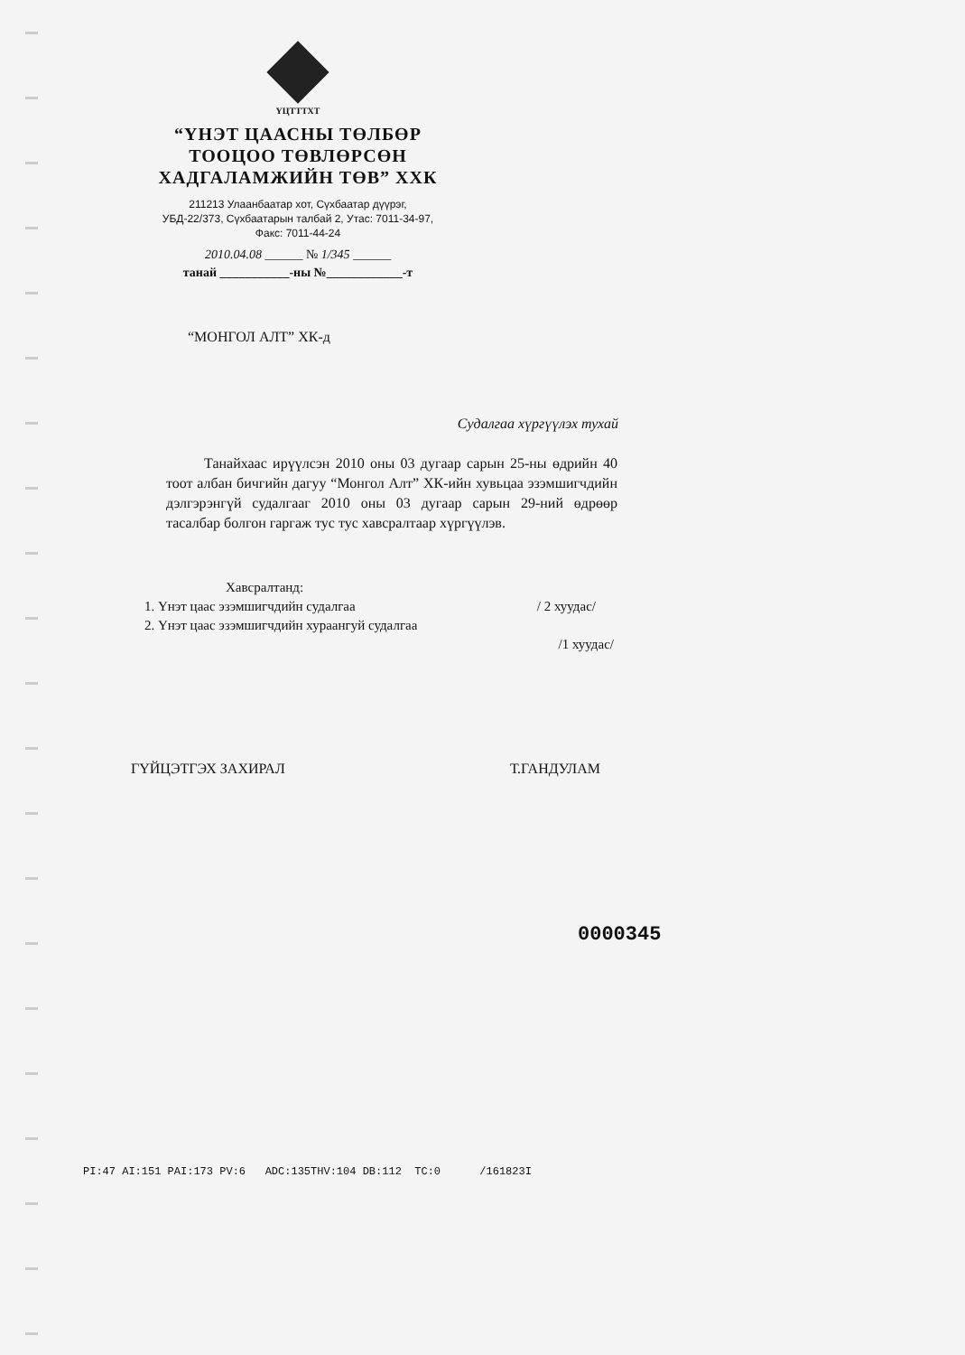ҮЦТТТХТ
“ҮНЭТ ЦААСНЫ ТӨЛБӨР
ТООЦОО ТӨВЛӨРСӨН
ХАДГАЛАМЖИЙН ТӨВ” ХХК
211213 Улаанбаатар хот, Сүхбаатар дүүрэг,
УБД-22/373, Сүхбаатарын талбай 2, Утас: 7011-34-97,
Факс: 7011-44-24
2010.04.08 ______ № 1/345 ______
танай ___________-ны №____________-т
“МОНГОЛ АЛТ” ХК-д
Судалгаа хүргүүлэх тухай
Танайхаас ирүүлсэн 2010 оны 03 дугаар сарын 25-ны өдрийн 40 тоот албан бичгийн дагуу “Монгол Алт” ХК-ийн хувьцаа эзэмшигчдийн дэлгэрэнгүй судалгааг 2010 оны 03 дугаар сарын 29-ний өдрөөр тасалбар болгон гаргаж тус тус хавсралтаар хүргүүлэв.
Хавсралтанд:
1. Үнэт цаас эзэмшигчдийн судалгаа / 2 хуудас/
2. Үнэт цаас эзэмшигчдийн хураангуй судалгаа
/1 хуудас/
ГҮЙЦЭТГЭХ ЗАХИРАЛ Т.ГАНДУЛАМ
0000345
PI:47 AI:151 PAI:173 PV:6 ADC:135THV:104 DB:112 TC:0 /161823I